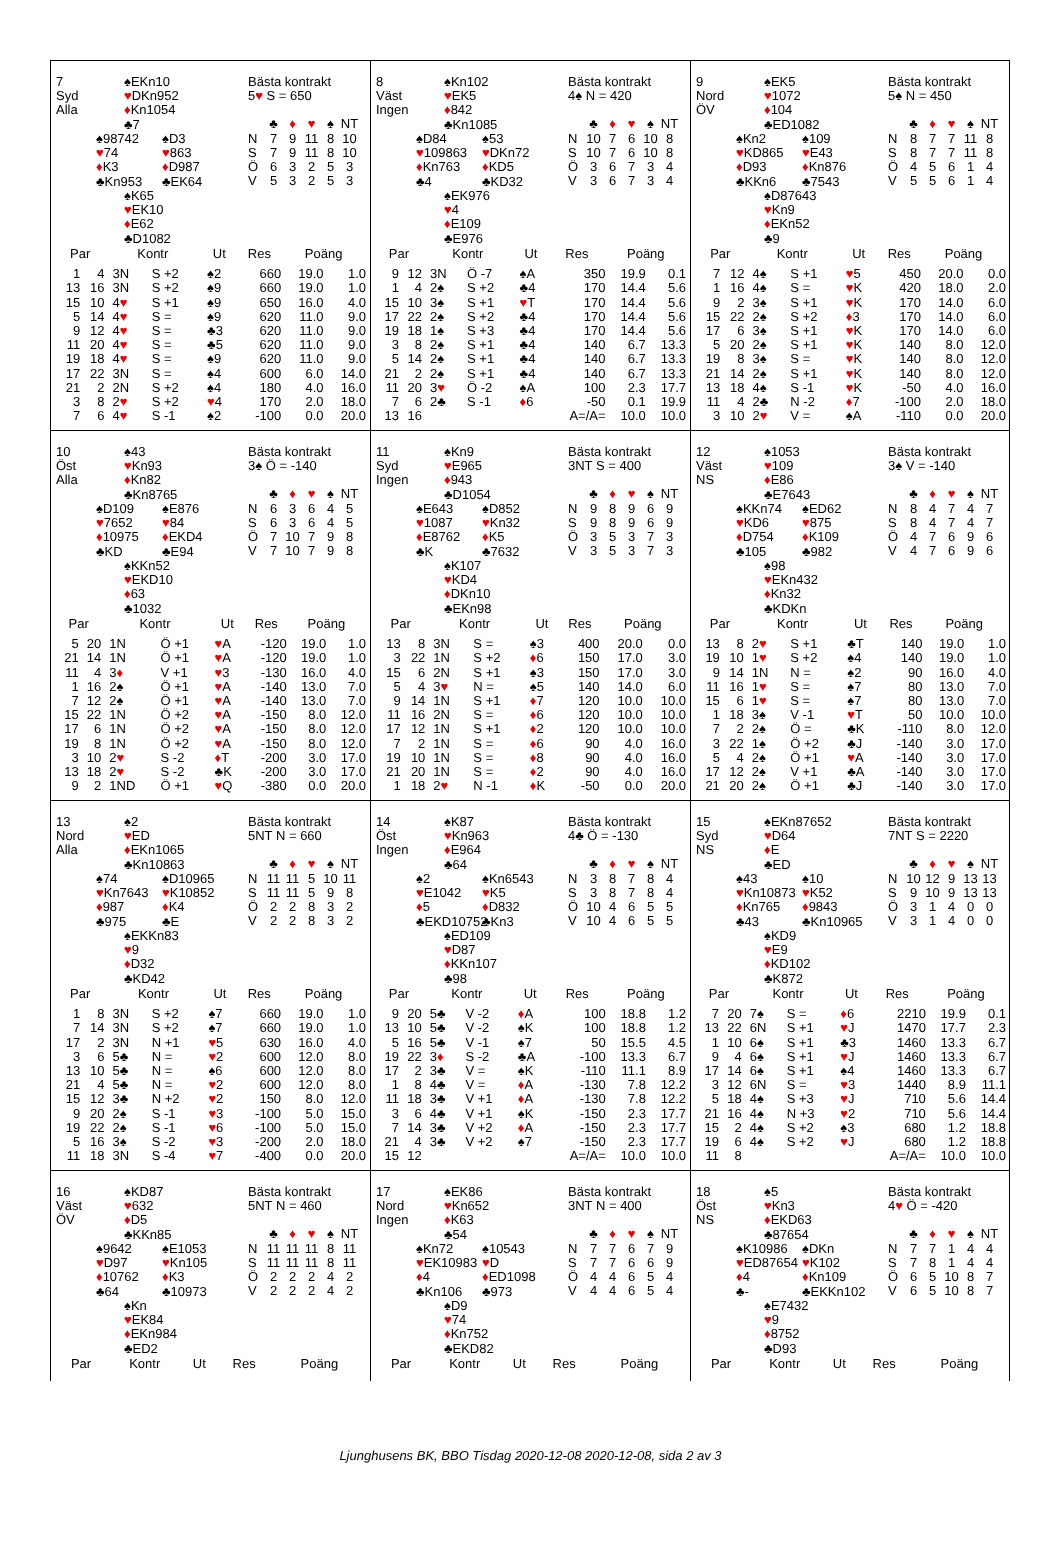7
Syd
Alla
♠EKn10
♥DKn952
♦Kn1054
♣7
♠98742
♥74
♦K3
♣Kn953
♠D3
♥863
♦D987
♣EK64
♠K65
♥EK10
♦E62
♣D1082
Bästa kontrakt
5♥ S = 650
| | ♣ | ♦ | ♥ | ♠ | NT |
| N | 7 | 9 | 11 | 8 | 10 |
| S | 7 | 9 | 11 | 8 | 10 |
| Ö | 6 | 3 | 2 | 5 | 3 |
| V | 5 | 3 | 2 | 5 | 3 |
| Par | | Kontr | | Ut | Res | Poäng | |
| --- | --- | --- | --- | --- | --- | --- | --- |
| 1 | 4 | 3N | S +2 | ♠2 | 660 | 19.0 | 1.0 |
| 13 | 16 | 3N | S +2 | ♠9 | 660 | 19.0 | 1.0 |
| 15 | 10 | 4 ♥ | S +1 | ♠9 | 650 | 16.0 | 4.0 |
| 5 | 14 | 4 ♥ | S = | ♠9 | 620 | 11.0 | 9.0 |
| 9 | 12 | 4 ♥ | S = | ♣3 | 620 | 11.0 | 9.0 |
| 11 | 20 | 4 ♥ | S = | ♣5 | 620 | 11.0 | 9.0 |
| 19 | 18 | 4 ♥ | S = | ♠9 | 620 | 11.0 | 9.0 |
| 17 | 22 | 3N | S = | ♠4 | 600 | 6.0 | 14.0 |
| 21 | 2 | 2N | S +2 | ♠4 | 180 | 4.0 | 16.0 |
| 3 | 8 | 2 ♥ | S +2 | ♥ 4 | 170 | 2.0 | 18.0 |
| 7 | 6 | 4 ♥ | S -1 | ♠2 | -100 | 0.0 | 20.0 |
8
Väst
Ingen
♠Kn102
♥EK5
♦842
♣Kn1085
♠D84
♥109863
♦Kn763
♣4
♠53
♥DKn72
♦KD5
♣KD32
♠EK976
♥4
♦E109
♣E976
Bästa kontrakt
4♠ N = 420
| | ♣ | ♦ | ♥ | ♠ | NT |
| N | 10 | 7 | 6 | 10 | 8 |
| S | 10 | 7 | 6 | 10 | 8 |
| Ö | 3 | 6 | 7 | 3 | 4 |
| V | 3 | 6 | 7 | 3 | 4 |
| Par | | Kontr | | Ut | Res | Poäng | |
| --- | --- | --- | --- | --- | --- | --- | --- |
| 9 | 12 | 3N | Ö -7 | ♠A | 350 | 19.9 | 0.1 |
| 1 | 4 | 2♠ | S +2 | ♣4 | 170 | 14.4 | 5.6 |
| 15 | 10 | 3♠ | S +1 | ♥ T | 170 | 14.4 | 5.6 |
| 17 | 22 | 2♠ | S +2 | ♣4 | 170 | 14.4 | 5.6 |
| 19 | 18 | 1♠ | S +3 | ♣4 | 170 | 14.4 | 5.6 |
| 3 | 8 | 2♠ | S +1 | ♣4 | 140 | 6.7 | 13.3 |
| 5 | 14 | 2♠ | S +1 | ♣4 | 140 | 6.7 | 13.3 |
| 21 | 2 | 2♠ | S +1 | ♣4 | 140 | 6.7 | 13.3 |
| 11 | 20 | 3 ♥ | Ö -2 | ♠A | 100 | 2.3 | 17.7 |
| 7 | 6 | 2♣ | S -1 | ♦ 6 | -50 | 0.1 | 19.9 |
| 13 | 16 | | | | A=/A= | 10.0 | 10.0 |
9
Nord
ÖV
♠EK5
♥1072
♦104
♣ED1082
♠Kn2
♥KD865
♦D93
♣KKn6
♠109
♥E43
♦Kn876
♣7543
♠D87643
♥Kn9
♦EKn52
♣9
Bästa kontrakt
5♠ N = 450
| | ♣ | ♦ | ♥ | ♠ | NT |
| N | 8 | 7 | 7 | 11 | 8 |
| S | 8 | 7 | 7 | 11 | 8 |
| Ö | 4 | 5 | 6 | 1 | 4 |
| V | 5 | 5 | 6 | 1 | 4 |
| Par | | Kontr | | Ut | Res | Poäng | |
| --- | --- | --- | --- | --- | --- | --- | --- |
| 7 | 12 | 4♠ | S +1 | ♥ 5 | 450 | 20.0 | 0.0 |
| 1 | 16 | 4♠ | S = | ♥ K | 420 | 18.0 | 2.0 |
| 9 | 2 | 3♠ | S +1 | ♥ K | 170 | 14.0 | 6.0 |
| 15 | 22 | 2♠ | S +2 | ♦ 3 | 170 | 14.0 | 6.0 |
| 17 | 6 | 3♠ | S +1 | ♥ K | 170 | 14.0 | 6.0 |
| 5 | 20 | 2♠ | S +1 | ♥ K | 140 | 8.0 | 12.0 |
| 19 | 8 | 3♠ | S = | ♥ K | 140 | 8.0 | 12.0 |
| 21 | 14 | 2♠ | S +1 | ♥ K | 140 | 8.0 | 12.0 |
| 13 | 18 | 4♠ | S -1 | ♥ K | -50 | 4.0 | 16.0 |
| 11 | 4 | 2♣ | N -2 | ♦ 7 | -100 | 2.0 | 18.0 |
| 3 | 10 | 2 ♥ | V = | ♠A | -110 | 0.0 | 20.0 |
10
Öst
Alla
♠43
♥Kn93
♦Kn82
♣Kn8765
♠D109
♥7652
♦10975
♣KD
♠E876
♥84
♦EKD4
♣E94
♠KKn52
♥EKD10
♦63
♣1032
Bästa kontrakt
3♠ Ö = -140
| | ♣ | ♦ | ♥ | ♠ | NT |
| N | 6 | 3 | 6 | 4 | 5 |
| S | 6 | 3 | 6 | 4 | 5 |
| Ö | 7 | 10 | 7 | 9 | 8 |
| V | 7 | 10 | 7 | 9 | 8 |
| Par | | Kontr | | Ut | Res | Poäng | |
| --- | --- | --- | --- | --- | --- | --- | --- |
| 5 | 20 | 1N | Ö +1 | ♥ A | -120 | 19.0 | 1.0 |
| 21 | 14 | 1N | Ö +1 | ♥ A | -120 | 19.0 | 1.0 |
| 11 | 4 | 3 ♦ | V +1 | ♥ 3 | -130 | 16.0 | 4.0 |
| 1 | 16 | 2♠ | Ö +1 | ♥ A | -140 | 13.0 | 7.0 |
| 7 | 12 | 2♠ | Ö +1 | ♥ A | -140 | 13.0 | 7.0 |
| 15 | 22 | 1N | Ö +2 | ♥ A | -150 | 8.0 | 12.0 |
| 17 | 6 | 1N | Ö +2 | ♥ A | -150 | 8.0 | 12.0 |
| 19 | 8 | 1N | Ö +2 | ♥ A | -150 | 8.0 | 12.0 |
| 3 | 10 | 2 ♥ | S -2 | ♦ T | -200 | 3.0 | 17.0 |
| 13 | 18 | 2 ♥ | S -2 | ♣K | -200 | 3.0 | 17.0 |
| 9 | 2 | 1ND | Ö +1 | ♥ Q | -380 | 0.0 | 20.0 |
11
Syd
Ingen
♠Kn9
♥E965
♦943
♣D1054
♠E643
♥1087
♦E8762
♣K
♠D852
♥Kn32
♦K5
♣7632
♠K107
♥KD4
♦DKn10
♣EKn98
Bästa kontrakt
3NT S = 400
| | ♣ | ♦ | ♥ | ♠ | NT |
| N | 9 | 8 | 9 | 6 | 9 |
| S | 9 | 8 | 9 | 6 | 9 |
| Ö | 3 | 5 | 3 | 7 | 3 |
| V | 3 | 5 | 3 | 7 | 3 |
| Par | | Kontr | | Ut | Res | Poäng | |
| --- | --- | --- | --- | --- | --- | --- | --- |
| 13 | 8 | 3N | S = | ♠3 | 400 | 20.0 | 0.0 |
| 3 | 22 | 1N | S +2 | ♦ 6 | 150 | 17.0 | 3.0 |
| 15 | 6 | 2N | S +1 | ♠3 | 150 | 17.0 | 3.0 |
| 5 | 4 | 3 ♥ | N = | ♠5 | 140 | 14.0 | 6.0 |
| 9 | 14 | 1N | S +1 | ♦ 7 | 120 | 10.0 | 10.0 |
| 11 | 16 | 2N | S = | ♦ 6 | 120 | 10.0 | 10.0 |
| 17 | 12 | 1N | S +1 | ♦ 2 | 120 | 10.0 | 10.0 |
| 7 | 2 | 1N | S = | ♦ 6 | 90 | 4.0 | 16.0 |
| 19 | 10 | 1N | S = | ♦ 8 | 90 | 4.0 | 16.0 |
| 21 | 20 | 1N | S = | ♦ 2 | 90 | 4.0 | 16.0 |
| 1 | 18 | 2 ♥ | N -1 | ♦ K | -50 | 0.0 | 20.0 |
12
Väst
NS
♠1053
♥109
♦E86
♣E7643
♠KKn74
♥KD6
♦D754
♣105
♠ED62
♥875
♦K109
♣982
♠98
♥EKn432
♦Kn32
♣KDKn
Bästa kontrakt
3♠ V = -140
| | ♣ | ♦ | ♥ | ♠ | NT |
| N | 8 | 4 | 7 | 4 | 7 |
| S | 8 | 4 | 7 | 4 | 7 |
| Ö | 4 | 7 | 6 | 9 | 6 |
| V | 4 | 7 | 6 | 9 | 6 |
| Par | | Kontr | | Ut | Res | Poäng | |
| --- | --- | --- | --- | --- | --- | --- | --- |
| 13 | 8 | 2 ♥ | S +1 | ♣T | 140 | 19.0 | 1.0 |
| 19 | 10 | 1 ♥ | S +2 | ♠4 | 140 | 19.0 | 1.0 |
| 9 | 14 | 1N | N = | ♠2 | 90 | 16.0 | 4.0 |
| 11 | 16 | 1 ♥ | S = | ♠7 | 80 | 13.0 | 7.0 |
| 15 | 6 | 1 ♥ | S = | ♠7 | 80 | 13.0 | 7.0 |
| 1 | 18 | 3♠ | V -1 | ♥ T | 50 | 10.0 | 10.0 |
| 7 | 2 | 2♠ | Ö = | ♣K | -110 | 8.0 | 12.0 |
| 3 | 22 | 1♠ | Ö +2 | ♣J | -140 | 3.0 | 17.0 |
| 5 | 4 | 2♠ | Ö +1 | ♥ A | -140 | 3.0 | 17.0 |
| 17 | 12 | 2♠ | V +1 | ♣A | -140 | 3.0 | 17.0 |
| 21 | 20 | 2♠ | Ö +1 | ♣J | -140 | 3.0 | 17.0 |
13
Nord
Alla
♠2
♥ED
♦EKn1065
♣Kn10863
♠74
♥Kn7643
♦987
♣975
♠D10965
♥K10852
♦K4
♣E
♠EKKn83
♥9
♦D32
♣KD42
Bästa kontrakt
5NT N = 660
| | ♣ | ♦ | ♥ | ♠ | NT |
| N | 11 | 11 | 5 | 10 | 11 |
| S | 11 | 11 | 5 | 9 | 8 |
| Ö | 2 | 2 | 8 | 3 | 2 |
| V | 2 | 2 | 8 | 3 | 2 |
| Par | | Kontr | | Ut | Res | Poäng | |
| --- | --- | --- | --- | --- | --- | --- | --- |
| 1 | 8 | 3N | S +2 | ♠7 | 660 | 19.0 | 1.0 |
| 7 | 14 | 3N | S +2 | ♠7 | 660 | 19.0 | 1.0 |
| 17 | 2 | 3N | N +1 | ♥ 5 | 630 | 16.0 | 4.0 |
| 3 | 6 | 5♣ | N = | ♥ 2 | 600 | 12.0 | 8.0 |
| 13 | 10 | 5♣ | N = | ♠6 | 600 | 12.0 | 8.0 |
| 21 | 4 | 5♣ | N = | ♥ 2 | 600 | 12.0 | 8.0 |
| 15 | 12 | 3♣ | N +2 | ♥ 2 | 150 | 8.0 | 12.0 |
| 9 | 20 | 2♠ | S -1 | ♥ 3 | -100 | 5.0 | 15.0 |
| 19 | 22 | 2♠ | S -1 | ♥ 6 | -100 | 5.0 | 15.0 |
| 5 | 16 | 3♠ | S -2 | ♥ 3 | -200 | 2.0 | 18.0 |
| 11 | 18 | 3N | S -4 | ♥ 7 | -400 | 0.0 | 20.0 |
14
Öst
Ingen
♠K87
♥Kn963
♦E964
♣64
♠2
♥E1042
♦5
♣EKD10752
♠Kn6543
♥K5
♦D832
♣Kn3
♠ED109
♥D87
♦KKn107
♣98
Bästa kontrakt
4♣ Ö = -130
| | ♣ | ♦ | ♥ | ♠ | NT |
| N | 3 | 8 | 7 | 8 | 4 |
| S | 3 | 8 | 7 | 8 | 4 |
| Ö | 10 | 4 | 6 | 5 | 5 |
| V | 10 | 4 | 6 | 5 | 5 |
| Par | | Kontr | | Ut | Res | Poäng | |
| --- | --- | --- | --- | --- | --- | --- | --- |
| 9 | 20 | 5♣ | V -2 | ♦ A | 100 | 18.8 | 1.2 |
| 13 | 10 | 5♣ | V -2 | ♠K | 100 | 18.8 | 1.2 |
| 5 | 16 | 5♣ | V -1 | ♠7 | 50 | 15.5 | 4.5 |
| 19 | 22 | 3 ♦ | S -2 | ♣A | -100 | 13.3 | 6.7 |
| 17 | 2 | 3♣ | V = | ♠K | -110 | 11.1 | 8.9 |
| 1 | 8 | 4♣ | V = | ♦ A | -130 | 7.8 | 12.2 |
| 11 | 18 | 3♣ | V +1 | ♦ A | -130 | 7.8 | 12.2 |
| 3 | 6 | 4♣ | V +1 | ♠K | -150 | 2.3 | 17.7 |
| 7 | 14 | 3♣ | V +2 | ♦ A | -150 | 2.3 | 17.7 |
| 21 | 4 | 3♣ | V +2 | ♠7 | -150 | 2.3 | 17.7 |
| 15 | 12 | | | | A=/A= | 10.0 | 10.0 |
15
Syd
NS
♠EKn87652
♥D64
♦E
♣ED
♠43
♥Kn10873
♦Kn765
♣43
♠10
♥K52
♦9843
♣Kn10965
♠KD9
♥E9
♦KD102
♣K872
Bästa kontrakt
7NT S = 2220
| | ♣ | ♦ | ♥ | ♠ | NT |
| N | 10 | 12 | 9 | 13 | 13 |
| S | 9 | 10 | 9 | 13 | 13 |
| Ö | 3 | 1 | 4 | 0 | 0 |
| V | 3 | 1 | 4 | 0 | 0 |
| Par | | Kontr | | Ut | Res | Poäng | |
| --- | --- | --- | --- | --- | --- | --- | --- |
| 7 | 20 | 7♠ | S = | ♦ 6 | 2210 | 19.9 | 0.1 |
| 13 | 22 | 6N | S +1 | ♥ J | 1470 | 17.7 | 2.3 |
| 1 | 10 | 6♠ | S +1 | ♣3 | 1460 | 13.3 | 6.7 |
| 9 | 4 | 6♠ | S +1 | ♥ J | 1460 | 13.3 | 6.7 |
| 17 | 14 | 6♠ | S +1 | ♠4 | 1460 | 13.3 | 6.7 |
| 3 | 12 | 6N | S = | ♥ 3 | 1440 | 8.9 | 11.1 |
| 5 | 18 | 4♠ | S +3 | ♥ J | 710 | 5.6 | 14.4 |
| 21 | 16 | 4♠ | N +3 | ♥ 2 | 710 | 5.6 | 14.4 |
| 15 | 2 | 4♠ | S +2 | ♠3 | 680 | 1.2 | 18.8 |
| 19 | 6 | 4♠ | S +2 | ♥ J | 680 | 1.2 | 18.8 |
| 11 | 8 | | | | A=/A= | 10.0 | 10.0 |
16
Väst
ÖV
♠KD87
♥632
♦D5
♣KKn85
♠9642
♥D97
♦10762
♣64
♠E1053
♥Kn105
♦K3
♣10973
♠Kn
♥EK84
♦EKn984
♣ED2
Bästa kontrakt
5NT N = 460
| | ♣ | ♦ | ♥ | ♠ | NT |
| N | 11 | 11 | 11 | 8 | 11 |
| S | 11 | 11 | 11 | 8 | 11 |
| Ö | 2 | 2 | 2 | 4 | 2 |
| V | 2 | 2 | 2 | 4 | 2 |
| Par | Kontr | Ut | Res | Poäng |
| --- | --- | --- | --- | --- |
17
Nord
Ingen
♠EK86
♥Kn652
♦K63
♣54
♠Kn72
♥EK10983
♦4
♣Kn106
♠10543
♥D
♦ED1098
♣973
♠D9
♥74
♦Kn752
♣EKD82
Bästa kontrakt
3NT N = 400
| | ♣ | ♦ | ♥ | ♠ | NT |
| N | 7 | 7 | 6 | 7 | 9 |
| S | 7 | 7 | 6 | 6 | 9 |
| Ö | 4 | 4 | 6 | 5 | 4 |
| V | 4 | 4 | 6 | 5 | 4 |
| Par | Kontr | Ut | Res | Poäng |
| --- | --- | --- | --- | --- |
18
Öst
NS
♠5
♥Kn3
♦EKD63
♣87654
♠K10986
♥ED87654
♦4
♣-
♠DKn
♥K102
♦Kn109
♣EKKn102
♠E7432
♥9
♦8752
♣D93
Bästa kontrakt
4♥ Ö = -420
| | ♣ | ♦ | ♥ | ♠ | NT |
| N | 7 | 7 | 1 | 4 | 4 |
| S | 7 | 8 | 1 | 4 | 4 |
| Ö | 6 | 5 | 10 | 8 | 7 |
| V | 6 | 5 | 10 | 8 | 7 |
| Par | Kontr | Ut | Res | Poäng |
| --- | --- | --- | --- | --- |
Ljunghusens BK, BBO Tisdag 2020-12-08 2020-12-08, sida 2 av 3